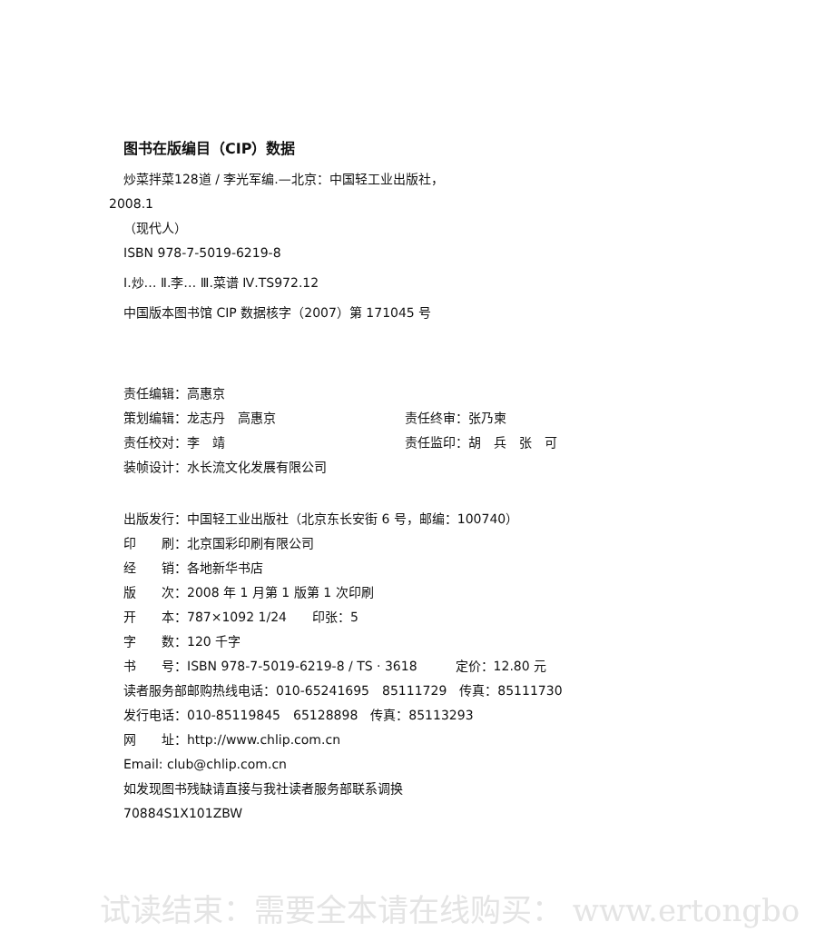图书在版编目（CIP）数据
炒菜拌菜128道 / 李光军编.—北京：中国轻工业出版社，
2008.1
（现代人）
ISBN 978-7-5019-6219-8
Ⅰ.炒… Ⅱ.李… Ⅲ.菜谱 Ⅳ.TS972.12
中国版本图书馆 CIP 数据核字（2007）第 171045 号
责任编辑：高惠京
策划编辑：龙志丹　高惠京 责任终审：张乃柬
责任校对：李　靖 责任监印：胡　兵　张　可
装帧设计：水长流文化发展有限公司
出版发行：中国轻工业出版社（北京东长安街 6 号，邮编：100740）
印　　刷：北京国彩印刷有限公司
经　　销：各地新华书店
版　　次：2008 年 1 月第 1 版第 1 次印刷
开　　本：787×1092 1/24　　印张：5
字　　数：120 千字
书　　号：ISBN 978-7-5019-6219-8 / TS · 3618　　　定价：12.80 元
读者服务部邮购热线电话：010-65241695　85111729　传真：85111730
发行电话：010-85119845　65128898　传真：85113293
网　　址：http://www.chlip.com.cn
Email: club@chlip.com.cn
如发现图书残缺请直接与我社读者服务部联系调换
70884S1X101ZBW
试读结束：需要全本请在线购买： www.ertongbo